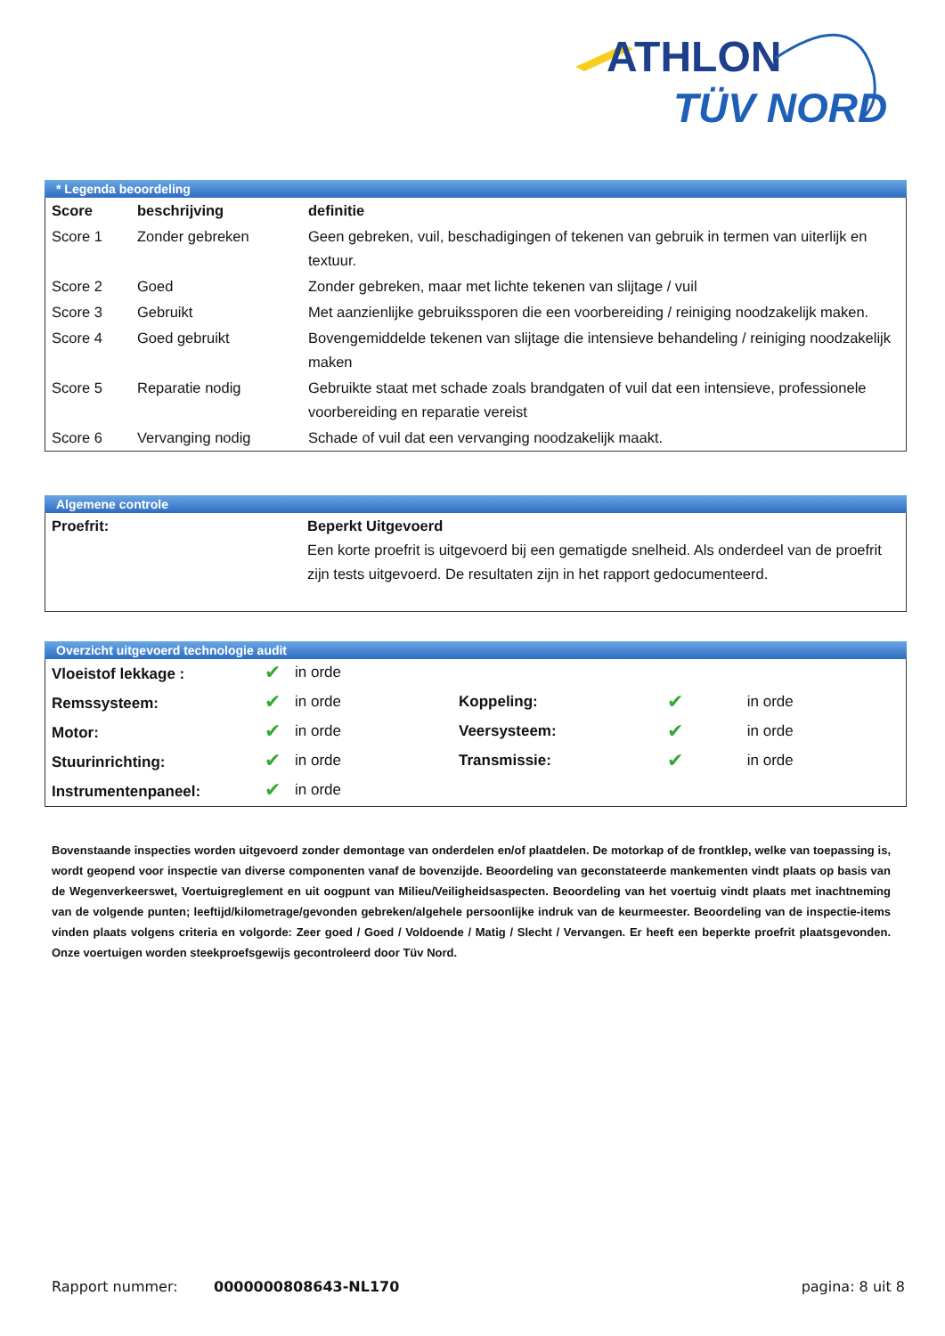ATHLON
TÜV NORD
* Legenda beoordeling
| Score | beschrijving | definitie |
| --- | --- | --- |
| Score 1 | Zonder gebreken | Geen gebreken, vuil, beschadigingen of tekenen van gebruik in termen van uiterlijk en textuur. |
| Score 2 | Goed | Zonder gebreken, maar met lichte tekenen van slijtage / vuil |
| Score 3 | Gebruikt | Met aanzienlijke gebruikssporen die een voorbereiding / reiniging noodzakelijk maken. |
| Score 4 | Goed gebruikt | Bovengemiddelde tekenen van slijtage die intensieve behandeling / reiniging noodzakelijk maken |
| Score 5 | Reparatie nodig | Gebruikte staat met schade zoals brandgaten of vuil dat een intensieve, professionele voorbereiding en reparatie vereist |
| Score 6 | Vervanging nodig | Schade of vuil dat een vervanging noodzakelijk maakt. |
Algemene controle
| Proefrit: | Beperkt Uitgevoerd Een korte proefrit is uitgevoerd bij een gematigde snelheid. Als onderdeel van de proefrit zijn tests uitgevoerd. De resultaten zijn in het rapport gedocumenteerd. |
Overzicht uitgevoerd technologie audit
| Vloeistof lekkage : | ✔ | in orde | | | |
| Remssysteem: | ✔ | in orde | Koppeling: | ✔ | in orde |
| Motor: | ✔ | in orde | Veersysteem: | ✔ | in orde |
| Stuurinrichting: | ✔ | in orde | Transmissie: | ✔ | in orde |
| Instrumentenpaneel: | ✔ | in orde | | | |
Bovenstaande inspecties worden uitgevoerd zonder demontage van onderdelen en/of plaatdelen. De motorkap of de frontklep, welke van toepassing is, wordt geopend voor inspectie van diverse componenten vanaf de bovenzijde. Beoordeling van geconstateerde mankementen vindt plaats op basis van de Wegenverkeerswet, Voertuigreglement en uit oogpunt van Milieu/Veiligheidsaspecten. Beoordeling van het voertuig vindt plaats met inachtneming van de volgende punten; leeftijd/kilometrage/gevonden gebreken/algehele persoonlijke indruk van de keurmeester. Beoordeling van de inspectie-items vinden plaats volgens criteria en volgorde: Zeer goed / Goed / Voldoende / Matig / Slecht / Vervangen. Er heeft een beperkte proefrit plaatsgevonden. Onze voertuigen worden steekproefsgewijs gecontroleerd door Tüv Nord.
Rapport nummer: 0000000808643-NL170 pagina: 8 uit 8